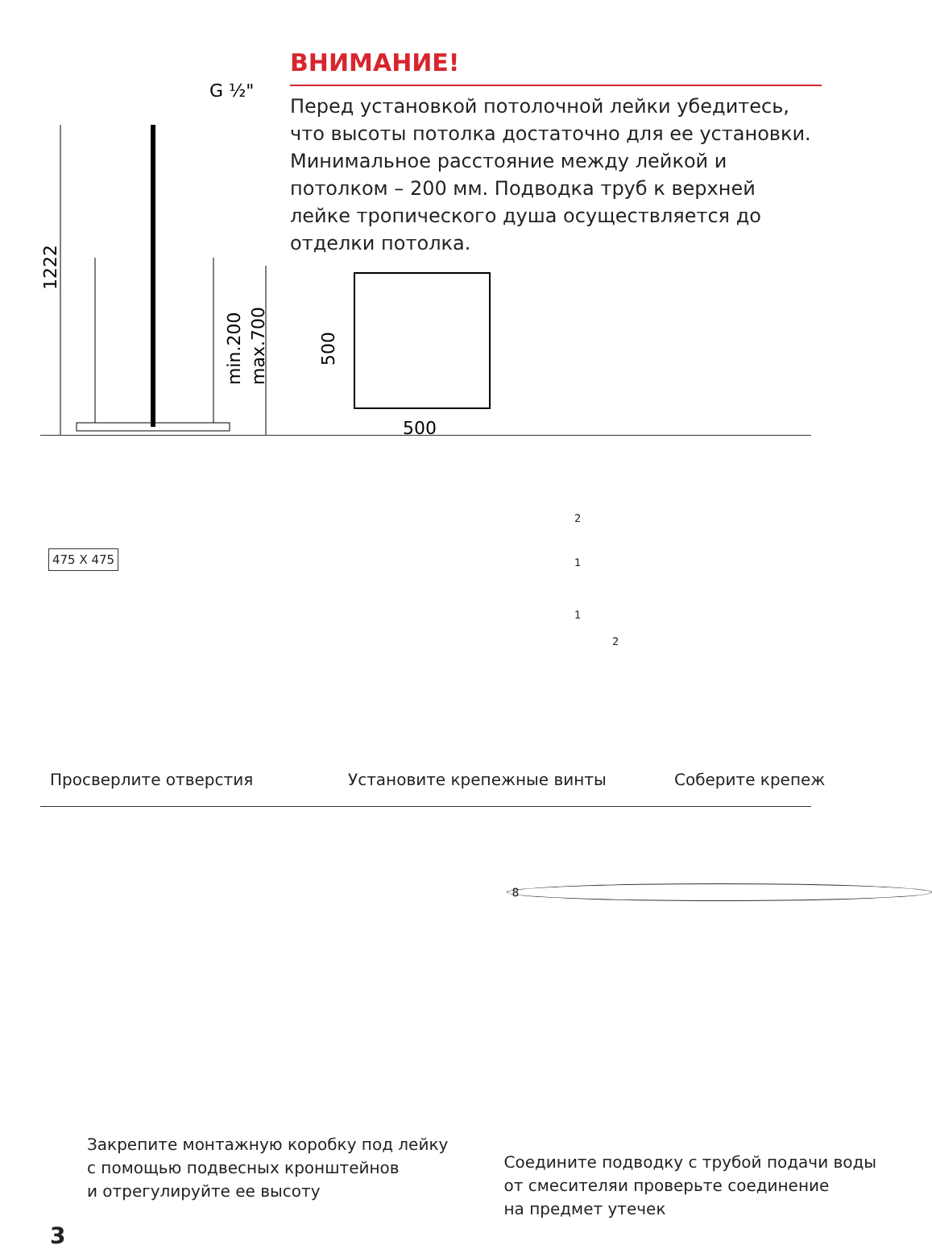1222
min.200
max.700
G ½"
ВНИМАНИЕ!
Перед установкой потолочной лейки убедитесь, что высоты потолка достаточно для ее установки. Минимальное расстояние между лейкой и потолком – 200 мм. Подводка труб к верхней лейке тропического душа осуществляется до отделки потолка.
500
500
475 X 475
Просверлите отверстия Установите крепежные винты Соберите крепеж
2
1
1
2
Закрепите монтажную коробку под лейку
с помощью подвесных кронштейнов
и отрегулируйте ее высоту
8
Соедините подводку с трубой подачи воды
от смесителяи проверьте соединение
на предмет утечек
3